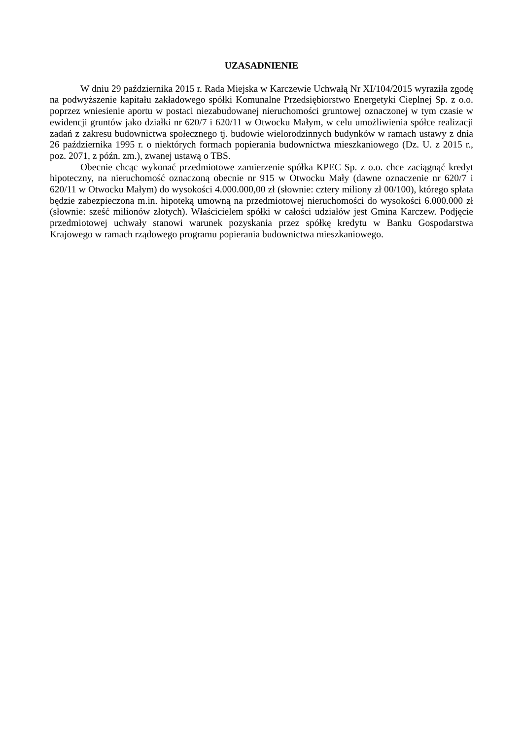UZASADNIENIE
W dniu 29 października 2015 r. Rada Miejska w Karczewie Uchwałą Nr XI/104/2015 wyraziła zgodę na podwyższenie kapitału zakładowego spółki Komunalne Przedsiębiorstwo Energetyki Cieplnej Sp. z o.o. poprzez wniesienie aportu w postaci niezabudowanej nieruchomości gruntowej oznaczonej w tym czasie w ewidencji gruntów jako działki nr 620/7 i 620/11 w Otwocku Małym, w celu umożliwienia spółce realizacji zadań z zakresu budownictwa społecznego tj. budowie wielorodzinnych budynków w ramach ustawy z dnia 26 października 1995 r. o niektórych formach popierania budownictwa mieszkaniowego (Dz. U. z 2015 r., poz. 2071, z późn. zm.), zwanej ustawą o TBS.
Obecnie chcąc wykonać przedmiotowe zamierzenie spółka KPEC Sp. z o.o. chce zaciągnąć kredyt hipoteczny, na nieruchomość oznaczoną obecnie nr 915 w Otwocku Mały (dawne oznaczenie nr 620/7 i 620/11 w Otwocku Małym) do wysokości 4.000.000,00 zł (słownie: cztery miliony zł 00/100), którego spłata będzie zabezpieczona m.in. hipoteką umowną na przedmiotowej nieruchomości do wysokości 6.000.000 zł (słownie: sześć milionów złotych). Właścicielem spółki w całości udziałów jest Gmina Karczew. Podjęcie przedmiotowej uchwały stanowi warunek pozyskania przez spółkę kredytu w Banku Gospodarstwa Krajowego w ramach rządowego programu popierania budownictwa mieszkaniowego.